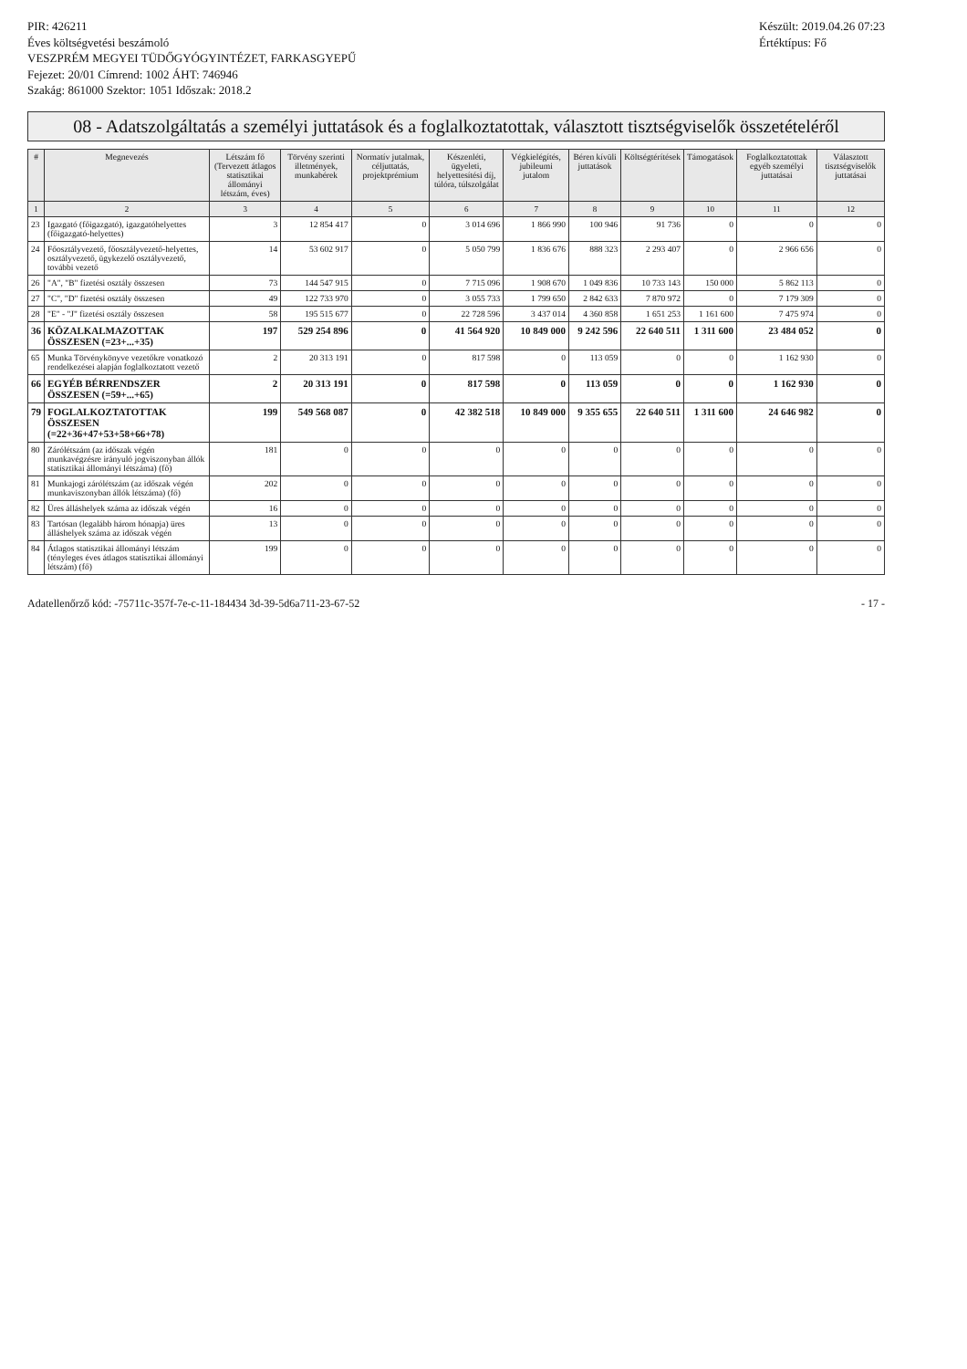PIR: 426211
Éves költségvetési beszámoló
VESZPRÉM MEGYEI TÜDŐGYÓGYINTÉZET, FARKASGYEPŰ
Fejezet: 20/01 Címrend: 1002 ÁHT: 746946
Szakág: 861000 Szektor: 1051 Időszak: 2018.2
Készült: 2019.04.26 07:23
Értéktípus: Fő
08 - Adatszolgáltatás a személyi juttatások és a foglalkoztatottak, választott tisztségviselők összetételéről
| # | Megnevezés | Létszám fő (Tervezett átlagos statisztikai állományi létszám, éves) | Törvény szerinti illetmények, munkabérek | Normatív jutalmak, céljuttatás, projektprémium | Készenléti, ügyeleti, helyettesítési díj, túlóra, túlszolgálat | Végkielégítés, jubileumi jutalom | Béren kívüli juttatások | Költségtérítések | Támogatások | Foglalkoztatottak egyéb személyi juttatásai | Választott tisztségviselők juttatásai |
| --- | --- | --- | --- | --- | --- | --- | --- | --- | --- | --- | --- |
| 1 | 2 | 3 | 4 | 5 | 6 | 7 | 8 | 9 | 10 | 11 | 12 |
| 23 | Igazgató (főigazgató), igazgatóhelyettes (főigazgató-helyettes) | 3 | 12 854 417 | 0 | 3 014 696 | 1 866 990 | 100 946 | 91 736 | 0 | 0 | 0 |
| 24 | Főosztályvezető, főosztályvezető-helyettes, osztályvezető, ügykezelő osztályvezető, további vezető | 14 | 53 602 917 | 0 | 5 050 799 | 1 836 676 | 888 323 | 2 293 407 | 0 | 2 966 656 | 0 |
| 26 | "A", "B" fizetési osztály összesen | 73 | 144 547 915 | 0 | 7 715 096 | 1 908 670 | 1 049 836 | 10 733 143 | 150 000 | 5 862 113 | 0 |
| 27 | "C", "D" fizetési osztály összesen | 49 | 122 733 970 | 0 | 3 055 733 | 1 799 650 | 2 842 633 | 7 870 972 | 0 | 7 179 309 | 0 |
| 28 | "E" - "J" fizetési osztály összesen | 58 | 195 515 677 | 0 | 22 728 596 | 3 437 014 | 4 360 858 | 1 651 253 | 1 161 600 | 7 475 974 | 0 |
| 36 | KÖZALKALMAZOTTAK ÖSSZESEN (=23+...+35) | 197 | 529 254 896 | 0 | 41 564 920 | 10 849 000 | 9 242 596 | 22 640 511 | 1 311 600 | 23 484 052 | 0 |
| 65 | Munka Törvénykönyve vezetőkre vonatkozó rendelkezései alapján foglalkoztatott vezető | 2 | 20 313 191 | 0 | 817 598 | 0 | 113 059 | 0 | 0 | 1 162 930 | 0 |
| 66 | EGYÉB BÉRRENDSZER ÖSSZESEN (=59+...+65) | 2 | 20 313 191 | 0 | 817 598 | 0 | 113 059 | 0 | 0 | 1 162 930 | 0 |
| 79 | FOGLALKOZTATOTTAK ÖSSZESEN (=22+36+47+53+58+66+78) | 199 | 549 568 087 | 0 | 42 382 518 | 10 849 000 | 9 355 655 | 22 640 511 | 1 311 600 | 24 646 982 | 0 |
| 80 | Zárólétszám (az időszak végén munkavégzésre irányuló jogviszonyban állók statisztikai állományi létszáma) (fő) | 181 | 0 | 0 | 0 | 0 | 0 | 0 | 0 | 0 | 0 |
| 81 | Munkajogi zárólétszám (az időszak végén munkaviszonyban állók létszáma) (fő) | 202 | 0 | 0 | 0 | 0 | 0 | 0 | 0 | 0 | 0 |
| 82 | Üres álláshelyek száma az időszak végén | 16 | 0 | 0 | 0 | 0 | 0 | 0 | 0 | 0 | 0 |
| 83 | Tartósan (legalább három hónapja) üres álláshelyek száma az időszak végén | 13 | 0 | 0 | 0 | 0 | 0 | 0 | 0 | 0 | 0 |
| 84 | Átlagos statisztikai állományi létszám (tényleges éves átlagos statisztikai állományi létszám) (fő) | 199 | 0 | 0 | 0 | 0 | 0 | 0 | 0 | 0 | 0 |
Adatellenőrző kód: -75711c-357f-7e-c-11-184434 3d-39-5d6a711-23-67-52 - 17 -